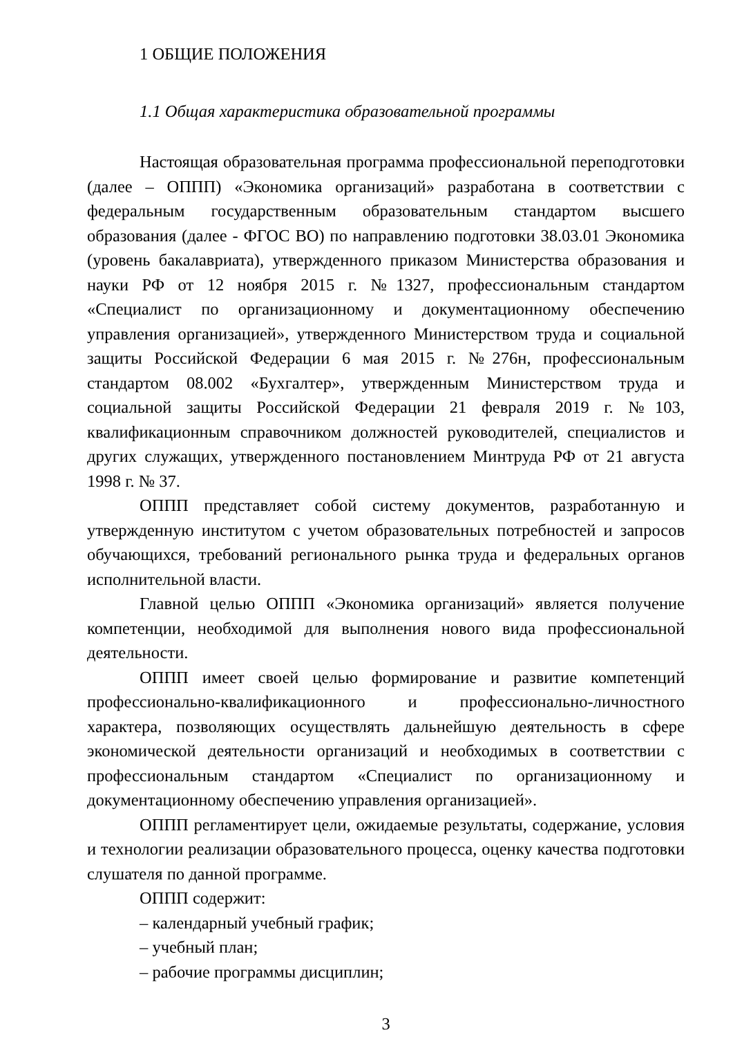1 ОБЩИЕ ПОЛОЖЕНИЯ
1.1 Общая характеристика образовательной программы
Настоящая образовательная программа профессиональной переподготовки (далее – ОППП) «Экономика организаций» разработана в соответствии с федеральным государственным образовательным стандартом высшего образования (далее - ФГОС ВО) по направлению подготовки 38.03.01 Экономика (уровень бакалавриата), утвержденного приказом Министерства образования и науки РФ от 12 ноября 2015 г. №1327, профессиональным стандартом «Специалист по организационному и документационному обеспечению управления организацией», утвержденного Министерством труда и социальной защиты Российской Федерации 6 мая 2015 г. №276н, профессиональным стандартом 08.002 «Бухгалтер», утвержденным Министерством труда и социальной защиты Российской Федерации 21 февраля 2019 г. №103, квалификационным справочником должностей руководителей, специалистов и других служащих, утвержденного постановлением Минтруда РФ от 21 августа 1998 г. № 37.
ОППП представляет собой систему документов, разработанную и утвержденную институтом с учетом образовательных потребностей и запросов обучающихся, требований регионального рынка труда и федеральных органов исполнительной власти.
Главной целью ОППП «Экономика организаций» является получение компетенции, необходимой для выполнения нового вида профессиональной деятельности.
ОППП имеет своей целью формирование и развитие компетенций профессионально-квалификационного и профессионально-личностного характера, позволяющих осуществлять дальнейшую деятельность в сфере экономической деятельности организаций и необходимых в соответствии с профессиональным стандартом «Специалист по организационному и документационному обеспечению управления организацией».
ОППП регламентирует цели, ожидаемые результаты, содержание, условия и технологии реализации образовательного процесса, оценку качества подготовки слушателя по данной программе.
ОППП содержит:
– календарный учебный график;
– учебный план;
– рабочие программы дисциплин;
3